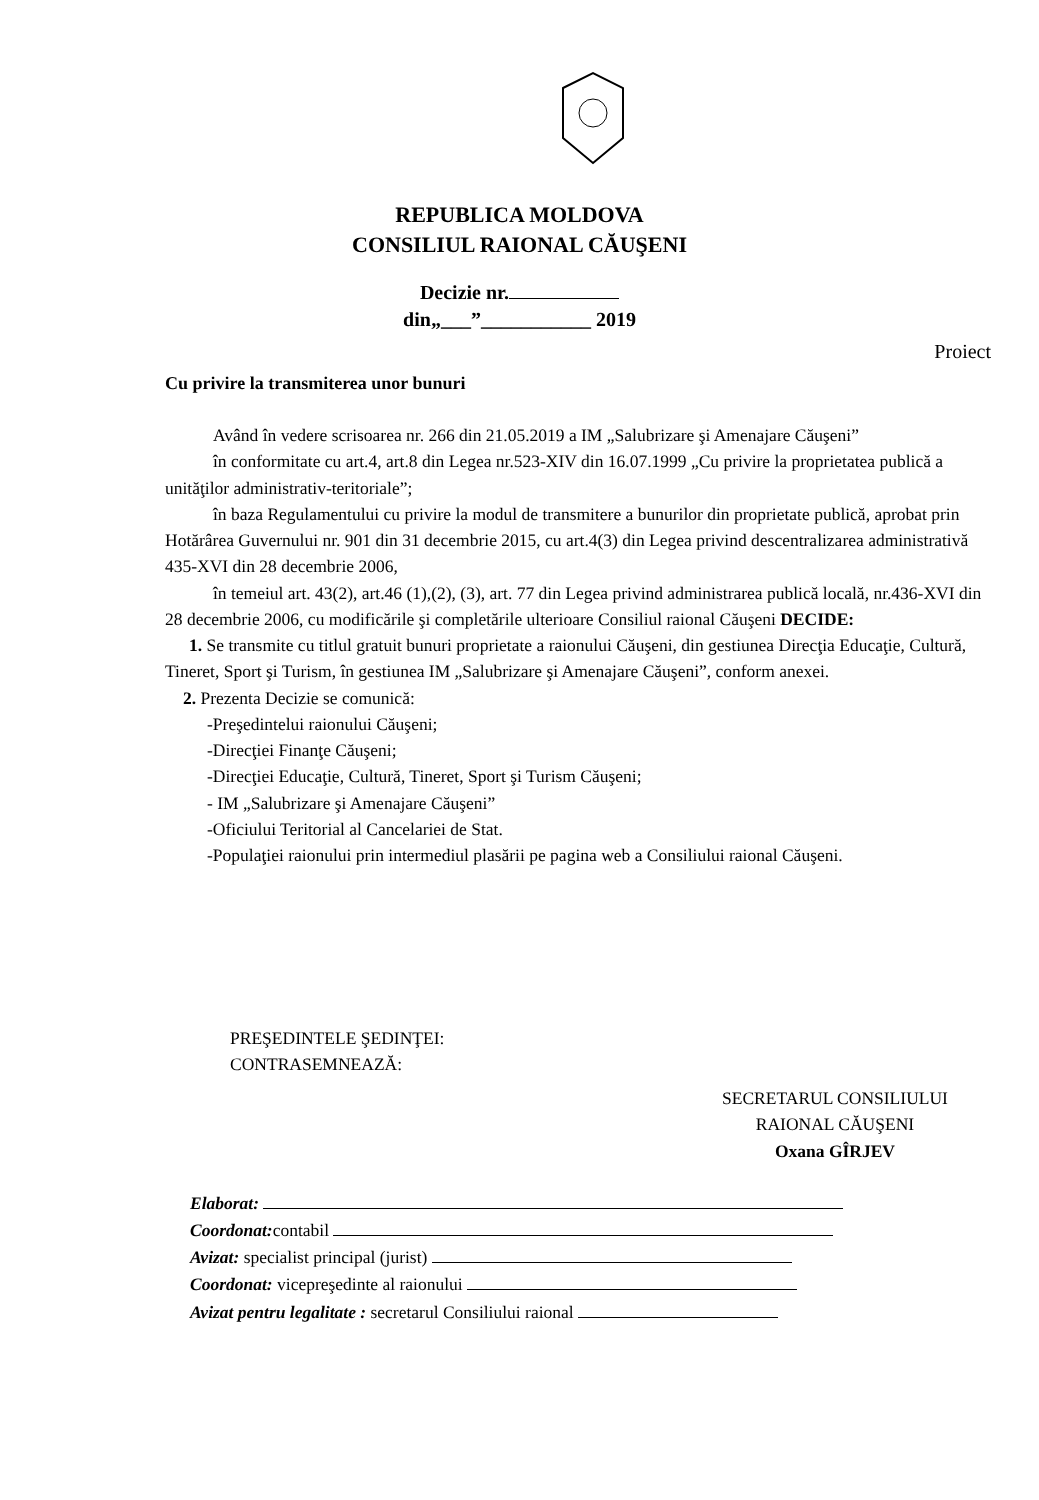REPUBLICA MOLDOVA
CONSILIUL RAIONAL CĂUŞENI
Decizie nr.
din„___”___________ 2019
Proiect
Cu privire la transmiterea unor bunuri
Având în vedere scrisoarea nr. 266 din 21.05.2019 a IM „Salubrizare şi Amenajare Căuşeni”
în conformitate cu art.4, art.8 din Legea nr.523-XIV din 16.07.1999 „Cu privire la proprietatea publică a unităţilor administrativ-teritoriale”;
în baza Regulamentului cu privire la modul de transmitere a bunurilor din proprietate publică, aprobat prin Hotărârea Guvernului nr. 901 din 31 decembrie 2015, cu art.4(3) din Legea privind descentralizarea administrativă 435-XVI din 28 decembrie 2006,
în temeiul art. 43(2), art.46 (1),(2), (3), art. 77 din Legea privind administrarea publică locală, nr.436-XVI din 28 decembrie 2006, cu modificările şi completările ulterioare Consiliul raional Căuşeni DECIDE:
1. Se transmite cu titlul gratuit bunuri proprietate a raionului Căuşeni, din gestiunea Direcţia Educaţie, Cultură, Tineret, Sport şi Turism, în gestiunea IM „Salubrizare şi Amenajare Căuşeni”, conform anexei.
2. Prezenta Decizie se comunică:
-Preşedintelui raionului Căuşeni;
-Direcţiei Finanţe Căuşeni;
-Direcţiei Educaţie, Cultură, Tineret, Sport şi Turism Căuşeni;
- IM „Salubrizare şi Amenajare Căuşeni”
-Oficiului Teritorial al Cancelariei de Stat.
-Populaţiei raionului prin intermediul plasării pe pagina web a Consiliului raional Căuşeni.
PREŞEDINTELE ŞEDINŢEI:
CONTRASEMNEAZĂ:
SECRETARUL CONSILIULUI
RAIONAL CĂUŞENI
Oxana GÎRJEV
Elaborat:
Coordonat: contabil
Avizat: specialist principal (jurist)
Coordonat: vicepreşedinte al raionului
Avizat pentru legalitate : secretarul Consiliului raional